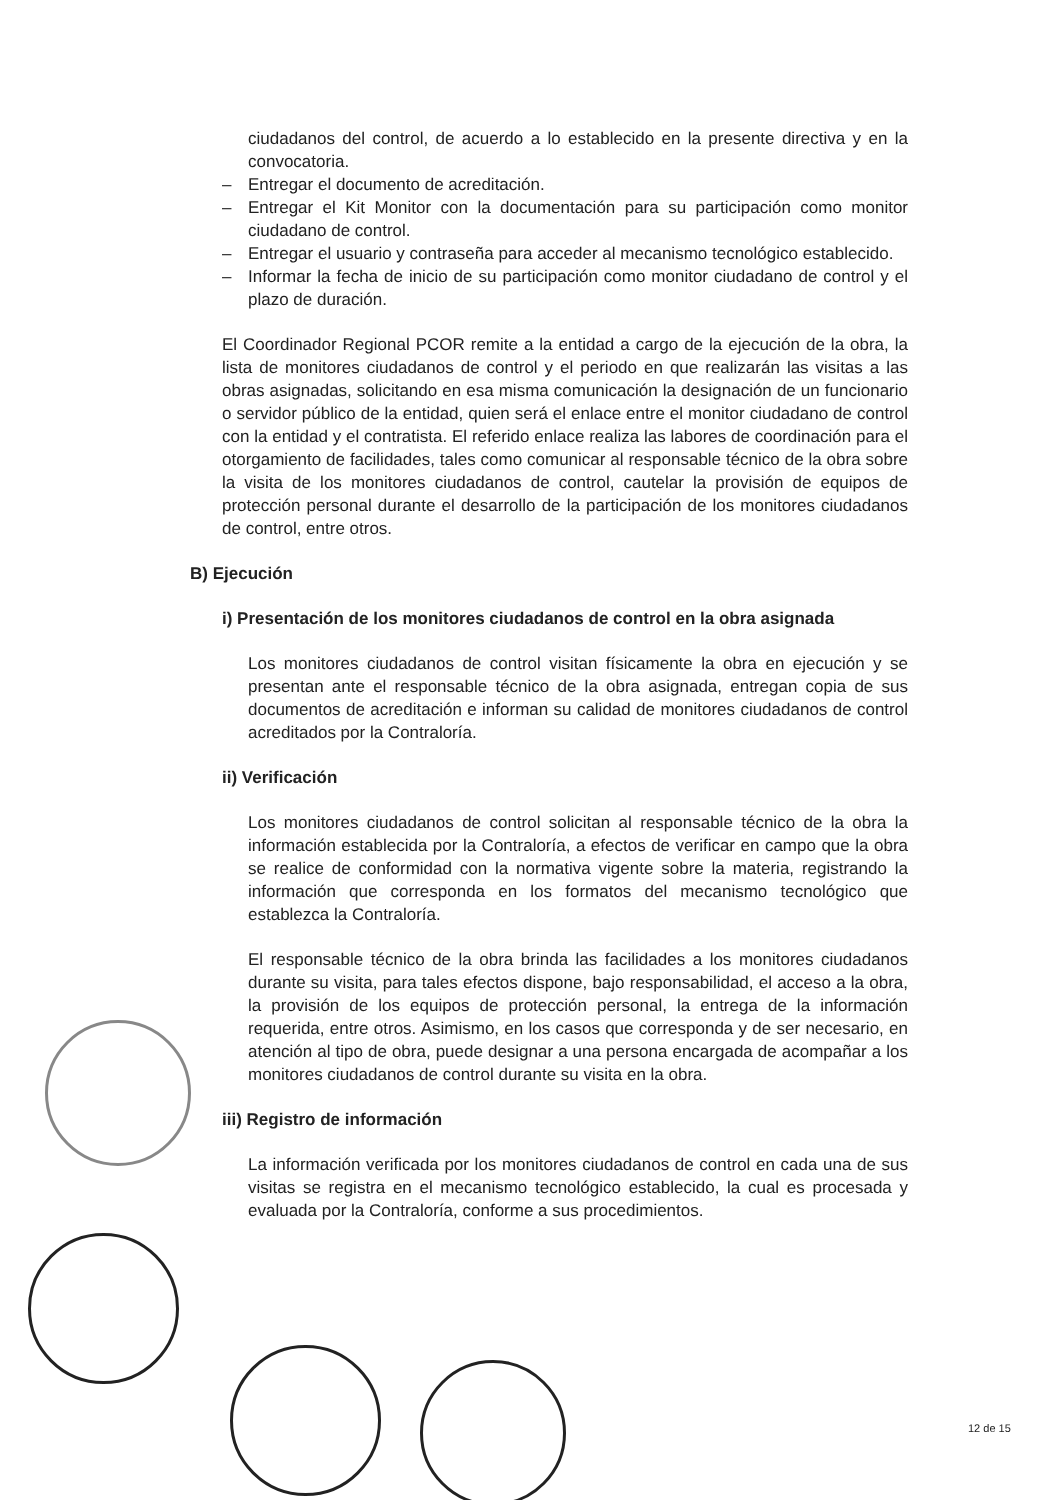ciudadanos del control, de acuerdo a lo establecido en la presente directiva y en la convocatoria.
– Entregar el documento de acreditación.
– Entregar el Kit Monitor con la documentación para su participación como monitor ciudadano de control.
– Entregar el usuario y contraseña para acceder al mecanismo tecnológico establecido.
– Informar la fecha de inicio de su participación como monitor ciudadano de control y el plazo de duración.
El Coordinador Regional PCOR remite a la entidad a cargo de la ejecución de la obra, la lista de monitores ciudadanos de control y el periodo en que realizarán las visitas a las obras asignadas, solicitando en esa misma comunicación la designación de un funcionario o servidor público de la entidad, quien será el enlace entre el monitor ciudadano de control con la entidad y el contratista. El referido enlace realiza las labores de coordinación para el otorgamiento de facilidades, tales como comunicar al responsable técnico de la obra sobre la visita de los monitores ciudadanos de control, cautelar la provisión de equipos de protección personal durante el desarrollo de la participación de los monitores ciudadanos de control, entre otros.
B) Ejecución
i) Presentación de los monitores ciudadanos de control en la obra asignada
Los monitores ciudadanos de control visitan físicamente la obra en ejecución y se presentan ante el responsable técnico de la obra asignada, entregan copia de sus documentos de acreditación e informan su calidad de monitores ciudadanos de control acreditados por la Contraloría.
ii) Verificación
Los monitores ciudadanos de control solicitan al responsable técnico de la obra la información establecida por la Contraloría, a efectos de verificar en campo que la obra se realice de conformidad con la normativa vigente sobre la materia, registrando la información que corresponda en los formatos del mecanismo tecnológico que establezca la Contraloría.
El responsable técnico de la obra brinda las facilidades a los monitores ciudadanos durante su visita, para tales efectos dispone, bajo responsabilidad, el acceso a la obra, la provisión de los equipos de protección personal, la entrega de la información requerida, entre otros. Asimismo, en los casos que corresponda y de ser necesario, en atención al tipo de obra, puede designar a una persona encargada de acompañar a los monitores ciudadanos de control durante su visita en la obra.
iii) Registro de información
La información verificada por los monitores ciudadanos de control en cada una de sus visitas se registra en el mecanismo tecnológico establecido, la cual es procesada y evaluada por la Contraloría, conforme a sus procedimientos.
12 de 15